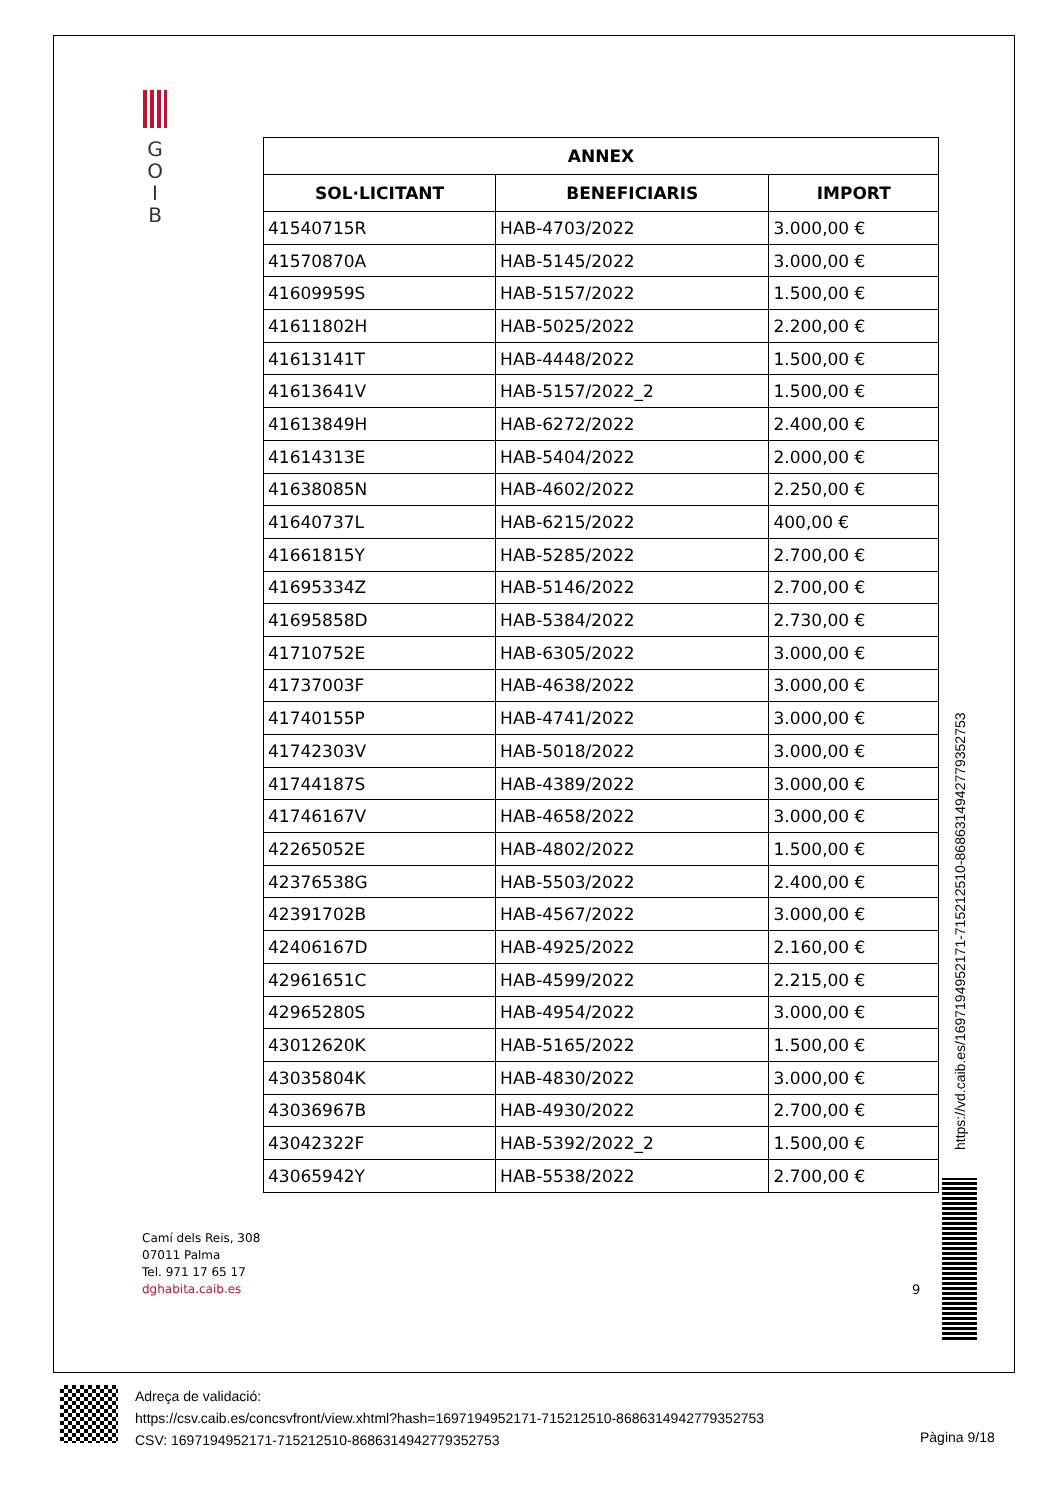G
O
I
B
| ANNEX | | |
| --- | --- | --- |
| SOL·LICITANT | BENEFICIARIS | IMPORT |
| 41540715R | HAB-4703/2022 | 3.000,00 € |
| 41570870A | HAB-5145/2022 | 3.000,00 € |
| 41609959S | HAB-5157/2022 | 1.500,00 € |
| 41611802H | HAB-5025/2022 | 2.200,00 € |
| 41613141T | HAB-4448/2022 | 1.500,00 € |
| 41613641V | HAB-5157/2022_2 | 1.500,00 € |
| 41613849H | HAB-6272/2022 | 2.400,00 € |
| 41614313E | HAB-5404/2022 | 2.000,00 € |
| 41638085N | HAB-4602/2022 | 2.250,00 € |
| 41640737L | HAB-6215/2022 | 400,00 € |
| 41661815Y | HAB-5285/2022 | 2.700,00 € |
| 41695334Z | HAB-5146/2022 | 2.700,00 € |
| 41695858D | HAB-5384/2022 | 2.730,00 € |
| 41710752E | HAB-6305/2022 | 3.000,00 € |
| 41737003F | HAB-4638/2022 | 3.000,00 € |
| 41740155P | HAB-4741/2022 | 3.000,00 € |
| 41742303V | HAB-5018/2022 | 3.000,00 € |
| 41744187S | HAB-4389/2022 | 3.000,00 € |
| 41746167V | HAB-4658/2022 | 3.000,00 € |
| 42265052E | HAB-4802/2022 | 1.500,00 € |
| 42376538G | HAB-5503/2022 | 2.400,00 € |
| 42391702B | HAB-4567/2022 | 3.000,00 € |
| 42406167D | HAB-4925/2022 | 2.160,00 € |
| 42961651C | HAB-4599/2022 | 2.215,00 € |
| 42965280S | HAB-4954/2022 | 3.000,00 € |
| 43012620K | HAB-5165/2022 | 1.500,00 € |
| 43035804K | HAB-4830/2022 | 3.000,00 € |
| 43036967B | HAB-4930/2022 | 2.700,00 € |
| 43042322F | HAB-5392/2022_2 | 1.500,00 € |
| 43065942Y | HAB-5538/2022 | 2.700,00 € |
https://vd.caib.es/1697194952171-715212510-8686314942779352753
Camí dels Reis, 308
07011 Palma
Tel. 971 17 65 17
dghabita.caib.es
9
Adreça de validació:
https://csv.caib.es/concsvfront/view.xhtml?hash=1697194952171-715212510-8686314942779352753
CSV: 1697194952171-715212510-8686314942779352753
Pàgina 9/18